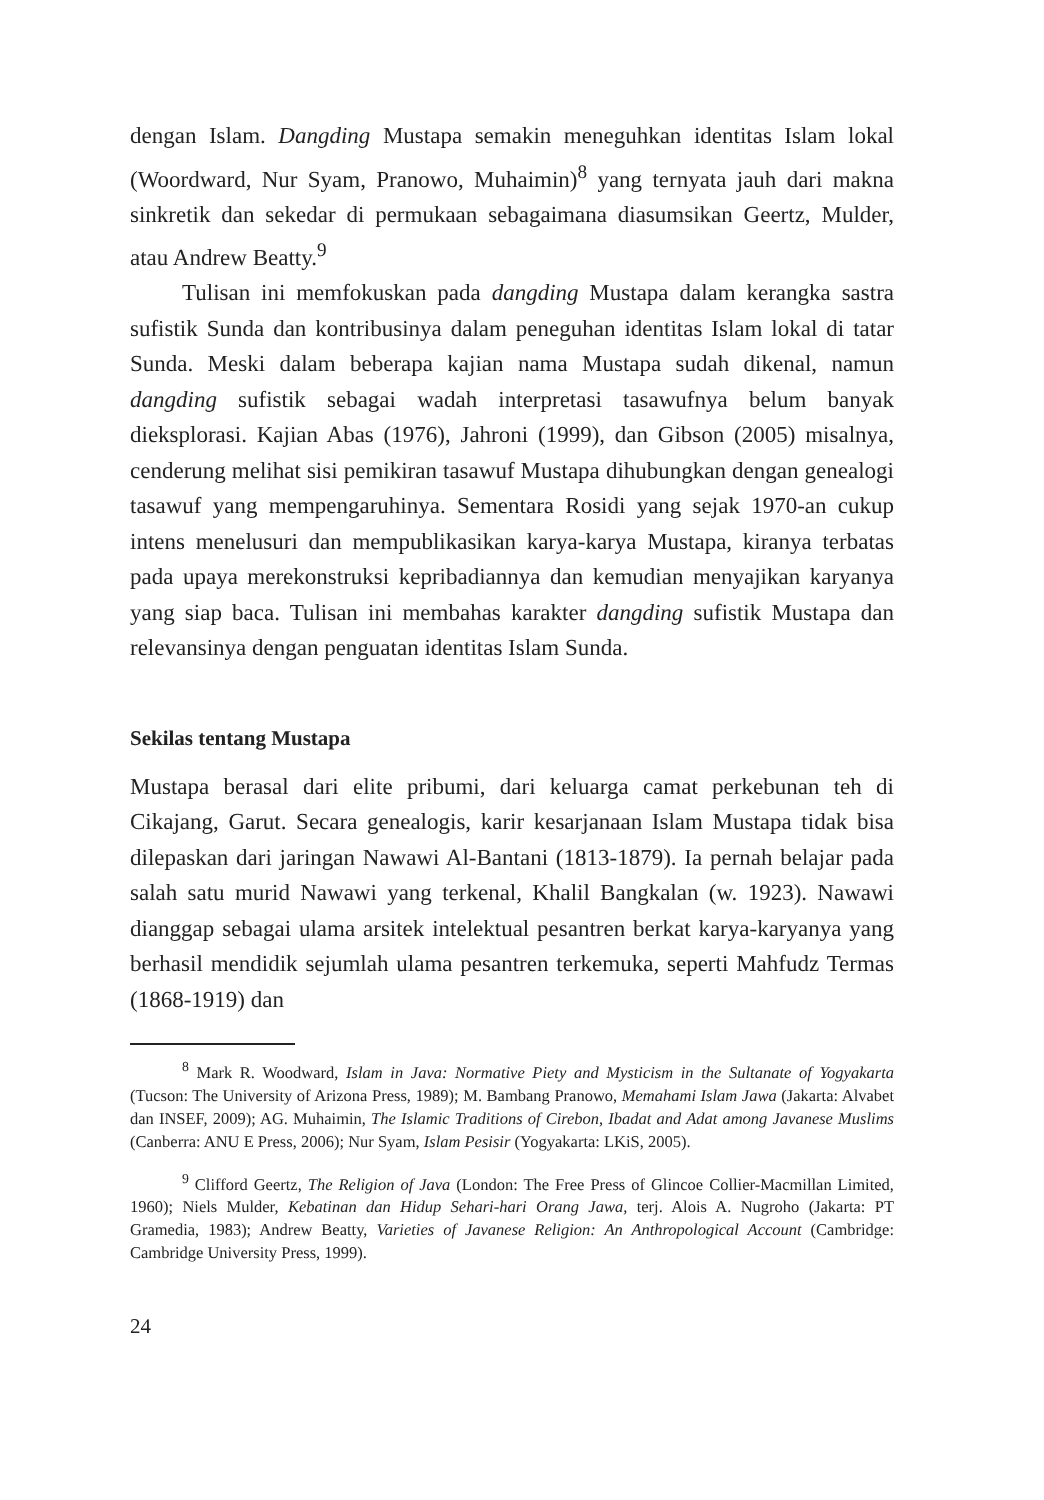dengan Islam. Dangding Mustapa semakin meneguhkan identitas Islam lokal (Woordward, Nur Syam, Pranowo, Muhaimin)<sup>8</sup> yang ternyata jauh dari makna sinkretik dan sekedar di permukaan sebagaimana di­asumsikan Geertz, Mulder, atau Andrew Beatty.<sup>9</sup>
Tulisan ini memfokuskan pada dangding Mustapa dalam kerangka sastra sufistik Sunda dan kontribusinya dalam peneguhan identitas Islam lokal di tatar Sunda. Meski dalam beberapa kajian nama Mustapa sudah dikenal, namun dangding sufistik sebagai wadah interpretasi tasawufnya belum banyak dieksplorasi. Kajian Abas (1976), Jahroni (1999), dan Gibson (2005) misalnya, cenderung melihat sisi pemikiran tasawuf Mustapa dihubungkan dengan genealogi tasawuf yang mem­pengaruhinya. Sementara Rosidi yang sejak 1970-an cukup intens mene­lusuri dan mempublikasikan karya-karya Mustapa, kiranya terbatas pada upaya merekonstruksi kepribadiannya dan kemudian menyaji­kan karyanya yang siap baca. Tulisan ini membahas karakter dangding sufistik Mustapa dan relevansinya dengan penguatan identitas Islam Sunda.
Sekilas tentang Mustapa
Mustapa berasal dari elite pribumi, dari keluarga camat perkebunan teh di Cikajang, Garut. Secara genealogis, karir kesarjanaan Islam Mustapa tidak bisa dilepaskan dari jaringan Nawawi Al-Bantani (1813-1879). Ia pernah belajar pada salah satu murid Nawawi yang terkenal, Khalil Bangkalan (w. 1923). Nawawi dianggap sebagai ulama arsitek intelek­tual pesantren berkat karya-karyanya yang berhasil mendidik sejumlah ulama pesantren terkemuka, seperti Mahfudz Termas (1868-1919) dan
<sup>8</sup> Mark R. Woodward, Islam in Java: Normative Piety and Mysticism in the Sultanate of Yogyakarta (Tucson: The University of Arizona Press, 1989); M. Bambang Pranowo, Mema­hami Islam Jawa (Jakarta: Alvabet dan INSEF, 2009); AG. Muhaimin, The Islamic Traditions of Cirebon, Ibadat and Adat among Javanese Muslims (Canberra: ANU E Press, 2006); Nur Syam, Islam Pesisir (Yogyakarta: LKiS, 2005).
<sup>9</sup> Clifford Geertz, The Religion of Java (London: The Free Press of Glincoe Collier-Macmillan Limited, 1960); Niels Mulder, Kebatinan dan Hidup Sehari-hari Orang Jawa, terj. Alois A. Nugroho (Jakarta: PT Gramedia, 1983); Andrew Beatty, Varieties of Javanese Reli­gion: An Anthropological Account (Cambridge: Cambridge University Press, 1999).
24